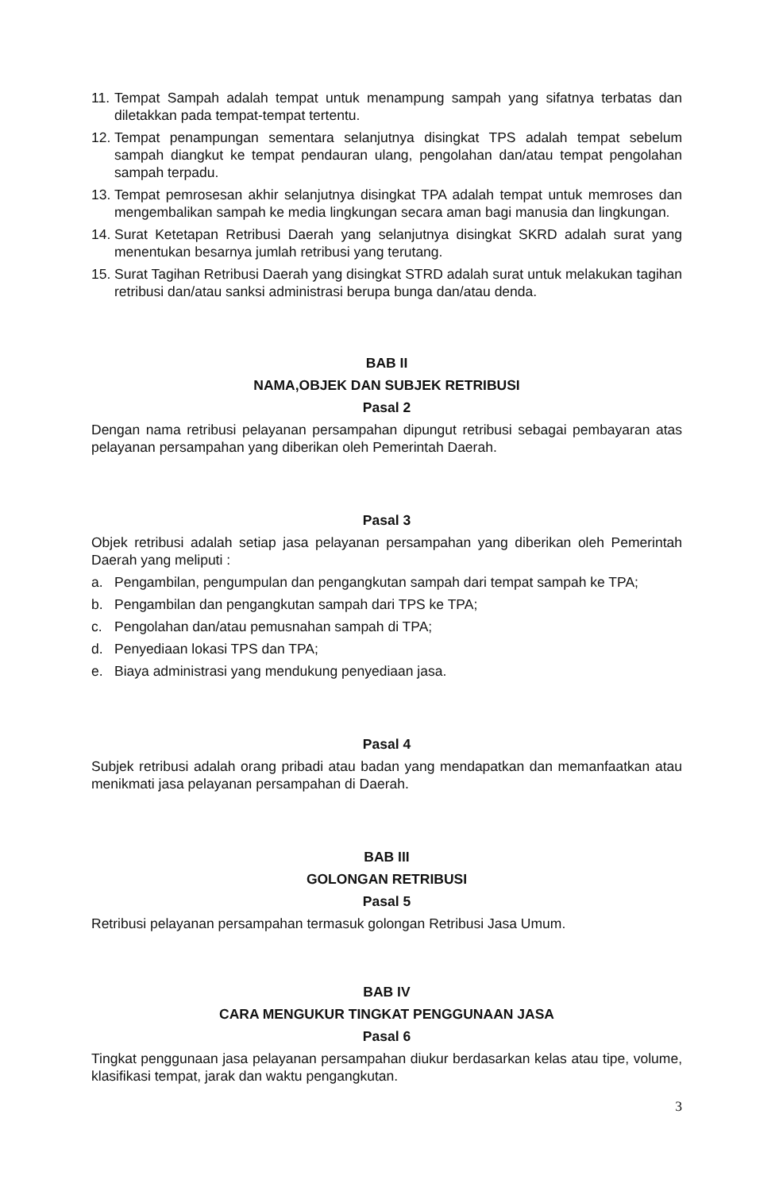11. Tempat Sampah adalah tempat untuk menampung sampah yang sifatnya terbatas dan diletakkan pada tempat-tempat tertentu.
12. Tempat penampungan sementara selanjutnya disingkat TPS adalah tempat sebelum sampah diangkut ke tempat pendauran ulang, pengolahan dan/atau tempat pengolahan sampah terpadu.
13. Tempat pemrosesan akhir selanjutnya disingkat TPA adalah tempat untuk memroses dan mengembalikan sampah ke media lingkungan secara aman bagi manusia dan lingkungan.
14. Surat Ketetapan Retribusi Daerah yang selanjutnya disingkat SKRD adalah surat yang menentukan besarnya jumlah retribusi yang terutang.
15. Surat Tagihan Retribusi Daerah yang disingkat STRD adalah surat untuk melakukan tagihan retribusi dan/atau sanksi administrasi berupa bunga dan/atau denda.
BAB II
NAMA,OBJEK DAN SUBJEK RETRIBUSI
Pasal 2
Dengan nama retribusi pelayanan persampahan dipungut retribusi sebagai pembayaran atas pelayanan persampahan yang diberikan oleh Pemerintah Daerah.
Pasal 3
Objek retribusi adalah setiap jasa pelayanan persampahan yang diberikan oleh Pemerintah Daerah yang meliputi :
a. Pengambilan, pengumpulan dan pengangkutan sampah dari tempat sampah ke TPA;
b. Pengambilan dan pengangkutan sampah dari TPS ke TPA;
c. Pengolahan dan/atau pemusnahan sampah di TPA;
d. Penyediaan lokasi TPS dan TPA;
e. Biaya administrasi yang mendukung penyediaan jasa.
Pasal 4
Subjek retribusi adalah orang pribadi atau badan yang mendapatkan dan memanfaatkan atau menikmati jasa pelayanan persampahan di Daerah.
BAB III
GOLONGAN RETRIBUSI
Pasal 5
Retribusi pelayanan persampahan termasuk golongan Retribusi Jasa Umum.
BAB IV
CARA MENGUKUR TINGKAT PENGGUNAAN JASA
Pasal 6
Tingkat penggunaan jasa pelayanan persampahan diukur berdasarkan kelas atau tipe, volume, klasifikasi tempat, jarak dan waktu pengangkutan.
3